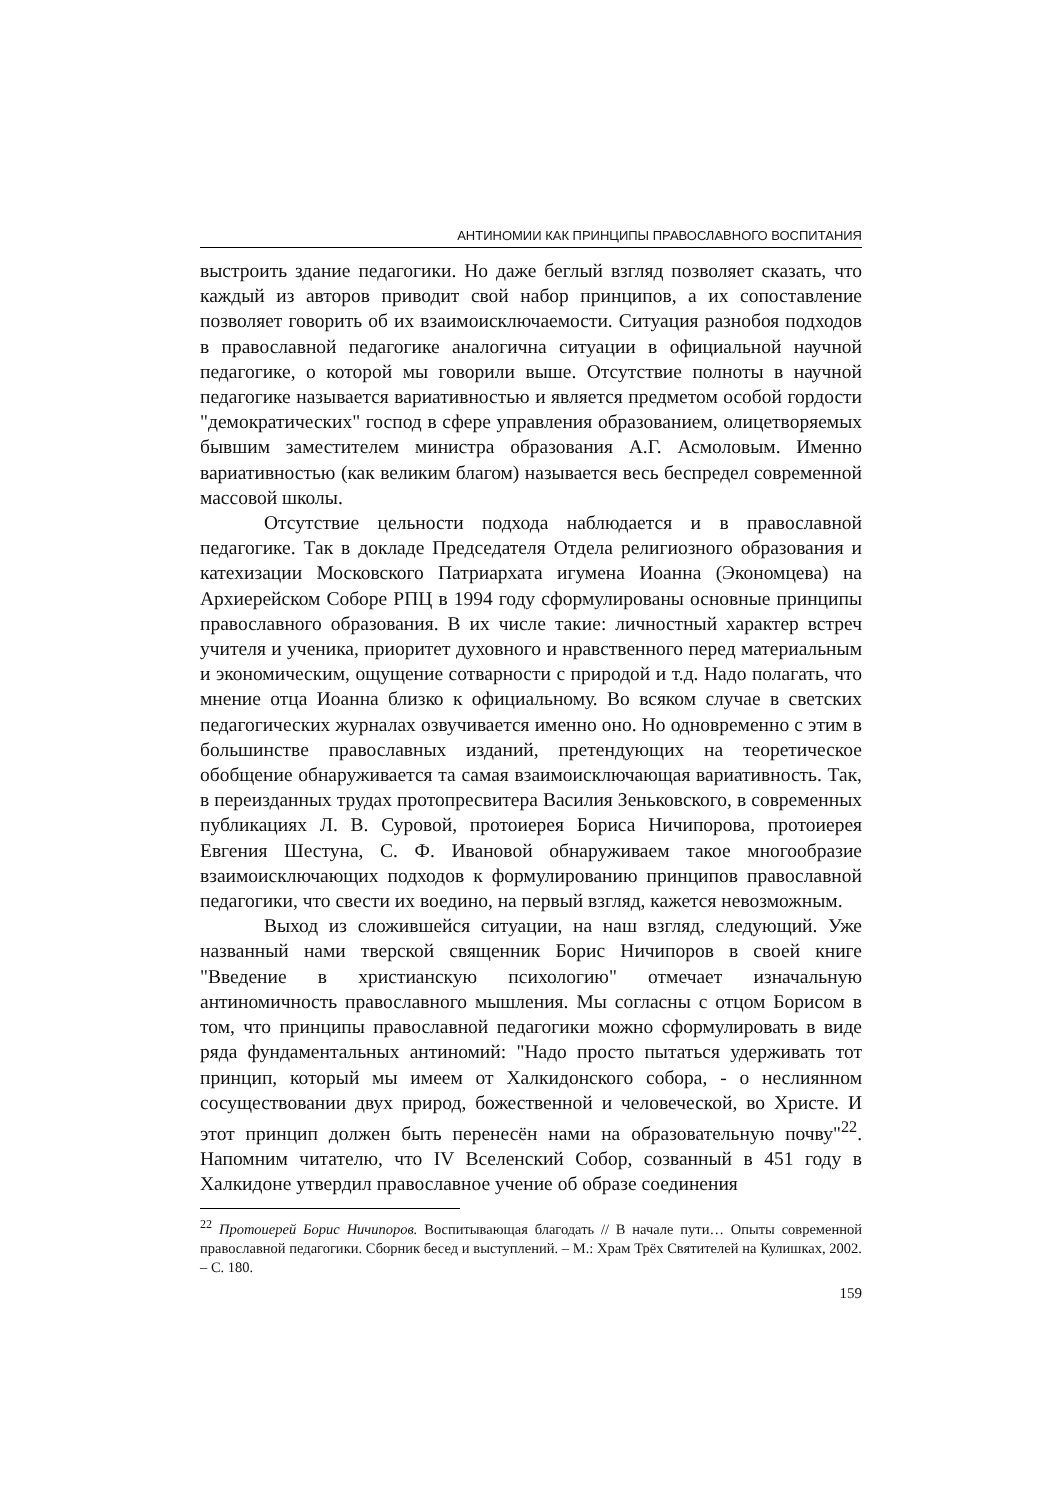АНТИНОМИИ КАК ПРИНЦИПЫ ПРАВОСЛАВНОГО ВОСПИТАНИЯ
выстроить здание педагогики. Но даже беглый взгляд позволяет сказать, что каждый из авторов приводит свой набор принципов, а их сопоставление позволяет говорить об их взаимоисключаемости. Ситуация разнобоя подходов в православной педагогике аналогична ситуации в официальной научной педагогике, о которой мы говорили выше. Отсутствие полноты в научной педагогике называется вариативностью и является предметом особой гордости "демократических" господ в сфере управления образованием, олицетворяемых бывшим заместителем министра образования А.Г. Асмоловым. Именно вариативностью (как великим благом) называется весь беспредел современной массовой школы.
Отсутствие цельности подхода наблюдается и в православной педагогике. Так в докладе Председателя Отдела религиозного образования и катехизации Московского Патриархата игумена Иоанна (Экономцева) на Архиерейском Соборе РПЦ в 1994 году сформулированы основные принципы православного образования. В их числе такие: личностный характер встреч учителя и ученика, приоритет духовного и нравственного перед материальным и экономическим, ощущение сотварности с природой и т.д. Надо полагать, что мнение отца Иоанна близко к официальному. Во всяком случае в светских педагогических журналах озвучивается именно оно. Но одновременно с этим в большинстве православных изданий, претендующих на теоретическое обобщение обнаруживается та самая взаимоисключающая вариативность. Так, в переизданных трудах протопресвитера Василия Зеньковского, в современных публикациях Л. В. Суровой, протоиерея Бориса Ничипорова, протоиерея Евгения Шестуна, С. Ф. Ивановой обнаруживаем такое многообразие взаимоисключающих подходов к формулированию принципов православной педагогики, что свести их воедино, на первый взгляд, кажется невозможным.
Выход из сложившейся ситуации, на наш взгляд, следующий. Уже названный нами тверской священник Борис Ничипоров в своей книге "Введение в христианскую психологию" отмечает изначальную антиномичность православного мышления. Мы согласны с отцом Борисом в том, что принципы православной педагогики можно сформулировать в виде ряда фундаментальных антиномий: "Надо просто пытаться удерживать тот принцип, который мы имеем от Халкидонского собора, - о неслиянном сосуществовании двух природ, божественной и человеческой, во Христе. И этот принцип должен быть перенесён нами на образовательную почву"<sup>22</sup>. Напомним читателю, что IV Вселенский Собор, созванный в 451 году в Халкидоне утвердил православное учение об образе соединения
<sup>22</sup> Протоиерей Борис Ничипоров. Воспитывающая благодать // В начале пути… Опыты современной православной педагогики. Сборник бесед и выступлений. – М.: Храм Трёх Святителей на Кулишках, 2002. – С. 180.
159